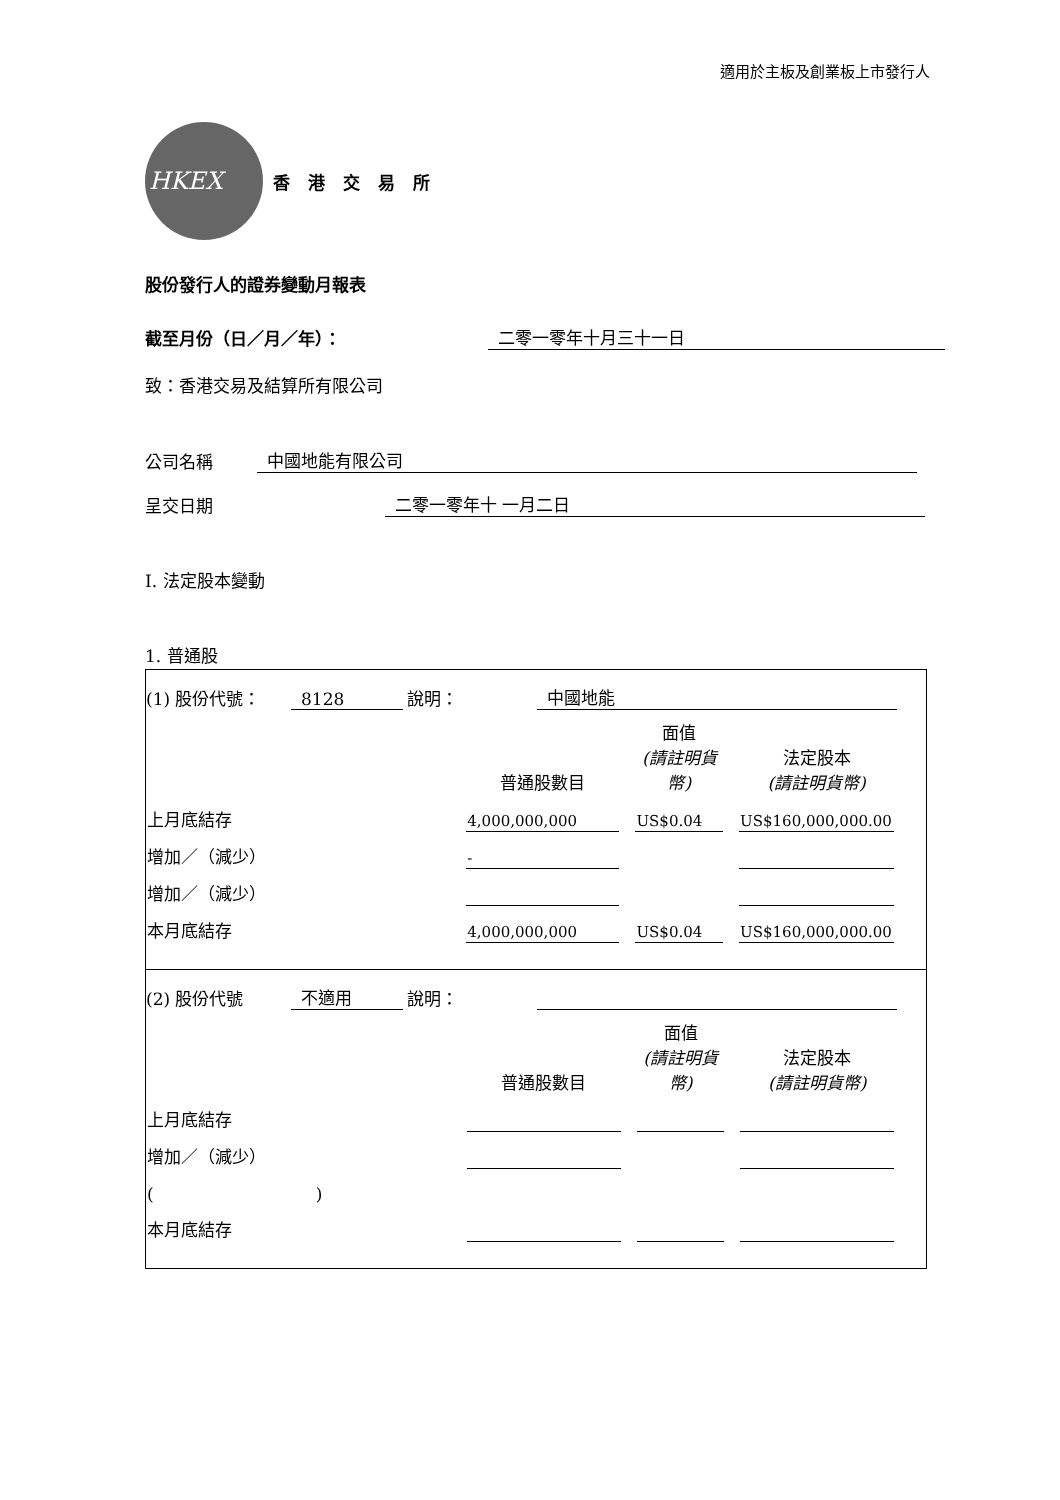適用於主板及創業板上市發行人
HKEX
香 港 交 易 所
股份發行人的證券變動月報表
截至月份（日／月／年）： 二零一零年十月三十一日
致：香港交易及結算所有限公司
公司名稱 中國地能有限公司
呈交日期 二零一零年十 一月二日
I. 法定股本變動
1. 普通股
(1) 股份代號： 8128 說明： 中國地能
| | 普通股數目 | 面值 (請註明貨幣) | 法定股本 (請註明貨幣) |
| 上月底結存 | 4,000,000,000 | US$0.04 | US$160,000,000.00 |
| 增加／（減少） | - | | |
| 增加／（減少） | | | |
| 本月底結存 | 4,000,000,000 | US$0.04 | US$160,000,000.00 |
(2) 股份代號 不適用 說明：
| | 普通股數目 | 面值 (請註明貨幣) | 法定股本 (請註明貨幣) |
| 上月底結存 | | | |
| 增加／（減少） | | | |
| ( ) | | | |
| 本月底結存 | | | |